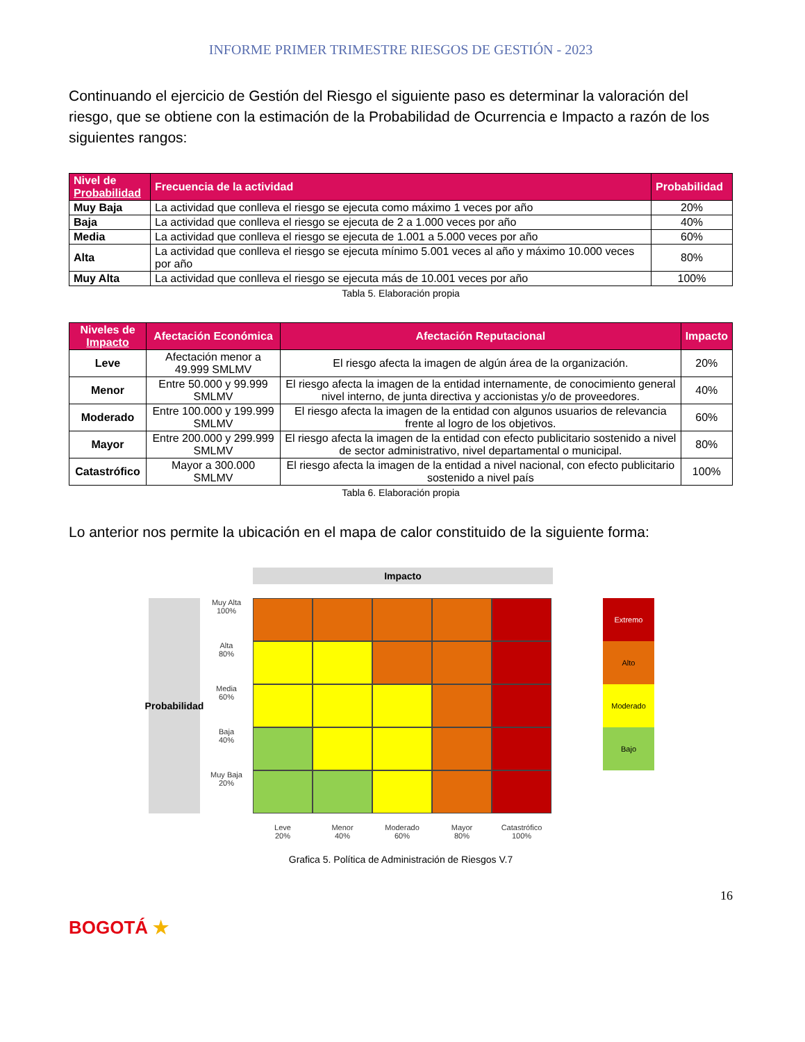INFORME PRIMER TRIMESTRE RIESGOS DE GESTIÓN - 2023
Continuando el ejercicio de Gestión del Riesgo el siguiente paso es determinar la valoración del riesgo, que se obtiene con la estimación de la Probabilidad de Ocurrencia e Impacto a razón de los siguientes rangos:
| Nivel de Probabilidad | Frecuencia de la actividad | Probabilidad |
| --- | --- | --- |
| Muy Baja | La actividad que conlleva el riesgo se ejecuta como máximo 1 veces por año | 20% |
| Baja | La actividad que conlleva el riesgo se ejecuta de 2 a 1.000 veces por año | 40% |
| Media | La actividad que conlleva el riesgo se ejecuta de 1.001 a 5.000 veces por año | 60% |
| Alta | La actividad que conlleva el riesgo se ejecuta mínimo 5.001 veces al año y máximo 10.000 veces por año | 80% |
| Muy Alta | La actividad que conlleva el riesgo se ejecuta más de 10.001 veces por año | 100% |
Tabla 5. Elaboración propia
| Niveles de Impacto | Afectación Económica | Afectación Reputacional | Impacto |
| --- | --- | --- | --- |
| Leve | Afectación menor a 49.999 SMLMV | El riesgo afecta la imagen de algún área de la organización. | 20% |
| Menor | Entre 50.000 y 99.999 SMLMV | El riesgo afecta la imagen de la entidad internamente, de conocimiento general nivel interno, de junta directiva y accionistas y/o de proveedores. | 40% |
| Moderado | Entre 100.000 y 199.999 SMLMV | El riesgo afecta la imagen de la entidad con algunos usuarios de relevancia frente al logro de los objetivos. | 60% |
| Mayor | Entre 200.000 y 299.999 SMLMV | El riesgo afecta la imagen de la entidad con efecto publicitario sostenido a nivel de sector administrativo, nivel departamental o municipal. | 80% |
| Catastrófico | Mayor a 300.000 SMLMV | El riesgo afecta la imagen de la entidad a nivel nacional, con efecto publicitario sostenido a nivel país | 100% |
Tabla 6. Elaboración propia
Lo anterior nos permite la ubicación en el mapa de calor constituido de la siguiente forma:
Impacto
Probabilidad
Muy Alta
100%
Alta
80%
Media
60%
Baja
40%
Muy Baja
20%
Leve
20%
Menor
40%
Moderado
60%
Mayor
80%
Catastrófico
100%
Extremo
Alto
Moderado
Bajo
Grafica 5. Política de Administración de Riesgos V.7
16
BOGOTÁ ★